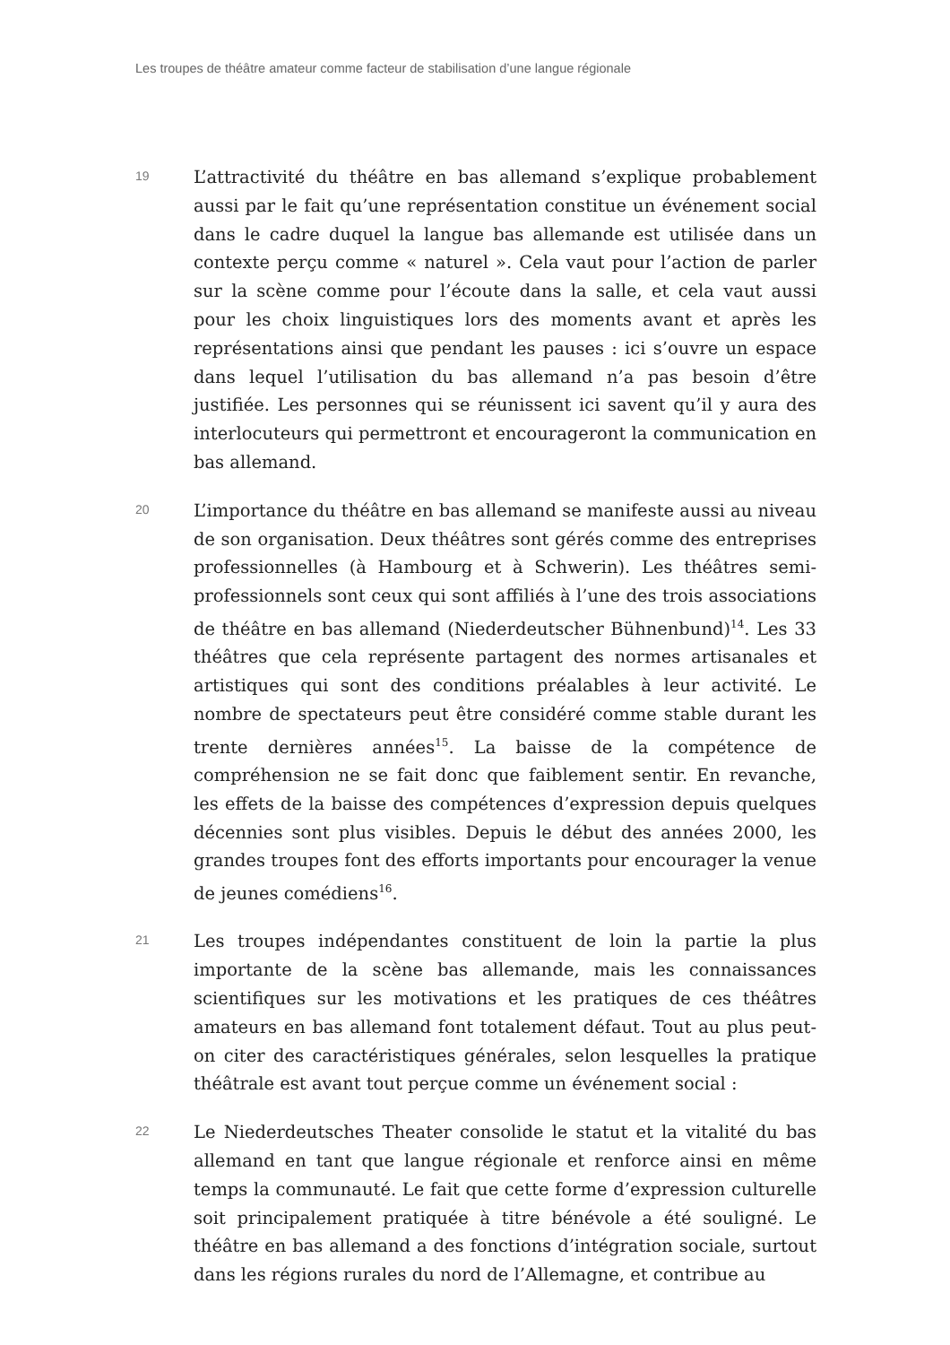Les troupes de théâtre amateur comme facteur de stabilisation d’une langue régionale
19
L’attractivité du théâtre en bas allemand s’explique probablement aussi par le fait qu’une représentation constitue un événement social dans le cadre duquel la langue bas allemande est utilisée dans un contexte perçu comme « naturel ». Cela vaut pour l’action de parler sur la scène comme pour l’écoute dans la salle, et cela vaut aussi pour les choix linguistiques lors des moments avant et après les représentations ainsi que pendant les pauses : ici s’ouvre un espace dans lequel l’utilisation du bas allemand n’a pas besoin d’être justifiée. Les personnes qui se réunissent ici savent qu’il y aura des interlocuteurs qui permettront et encourageront la communication en bas allemand.
20
L’importance du théâtre en bas allemand se manifeste aussi au niveau de son organisation. Deux théâtres sont gérés comme des entreprises professionnelles (à Hambourg et à Schwerin). Les théâtres semi-professionnels sont ceux qui sont affiliés à l’une des trois associations de théâtre en bas allemand (Niederdeutscher Bühnenbund)<sup>14</sup>. Les 33 théâtres que cela représente partagent des normes artisanales et artistiques qui sont des conditions préalables à leur activité. Le nombre de spectateurs peut être considéré comme stable durant les trente dernières années<sup>15</sup>. La baisse de la compétence de compréhension ne se fait donc que faiblement sentir. En revanche, les effets de la baisse des compétences d’expression depuis quelques décennies sont plus visibles. Depuis le début des années 2000, les grandes troupes font des efforts importants pour encourager la venue de jeunes comédiens<sup>16</sup>.
21
Les troupes indépendantes constituent de loin la partie la plus importante de la scène bas allemande, mais les connaissances scientifiques sur les motivations et les pratiques de ces théâtres amateurs en bas allemand font totalement défaut. Tout au plus peut-on citer des caractéristiques générales, selon lesquelles la pratique théâtrale est avant tout perçue comme un événement social :
22
Le Niederdeutsches Theater consolide le statut et la vitalité du bas allemand en tant que langue régionale et renforce ainsi en même temps la communauté. Le fait que cette forme d’expression culturelle soit principalement pratiquée à titre bénévole a été souligné. Le théâtre en bas allemand a des fonctions d’intégration sociale, surtout dans les régions rurales du nord de l’Allemagne, et contribue au